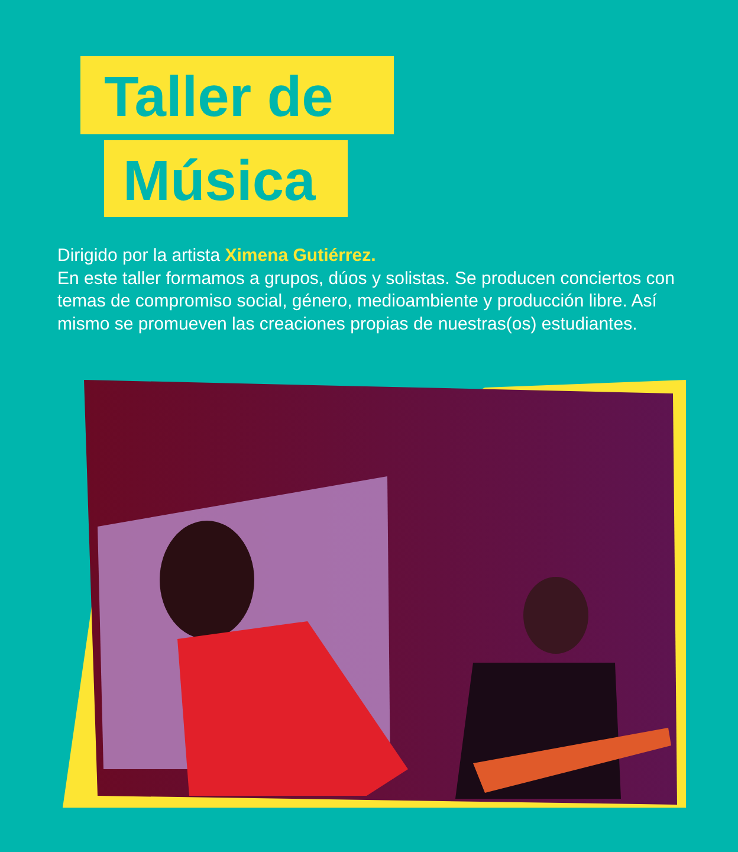Taller de
Música
Dirigido por la artista Ximena Gutiérrez.
En este taller formamos a grupos, dúos y solistas. Se producen conciertos con temas de compromiso social, género, medioambiente y producción libre. Así mismo se promueven las creaciones propias de nuestras(os) estudiantes.